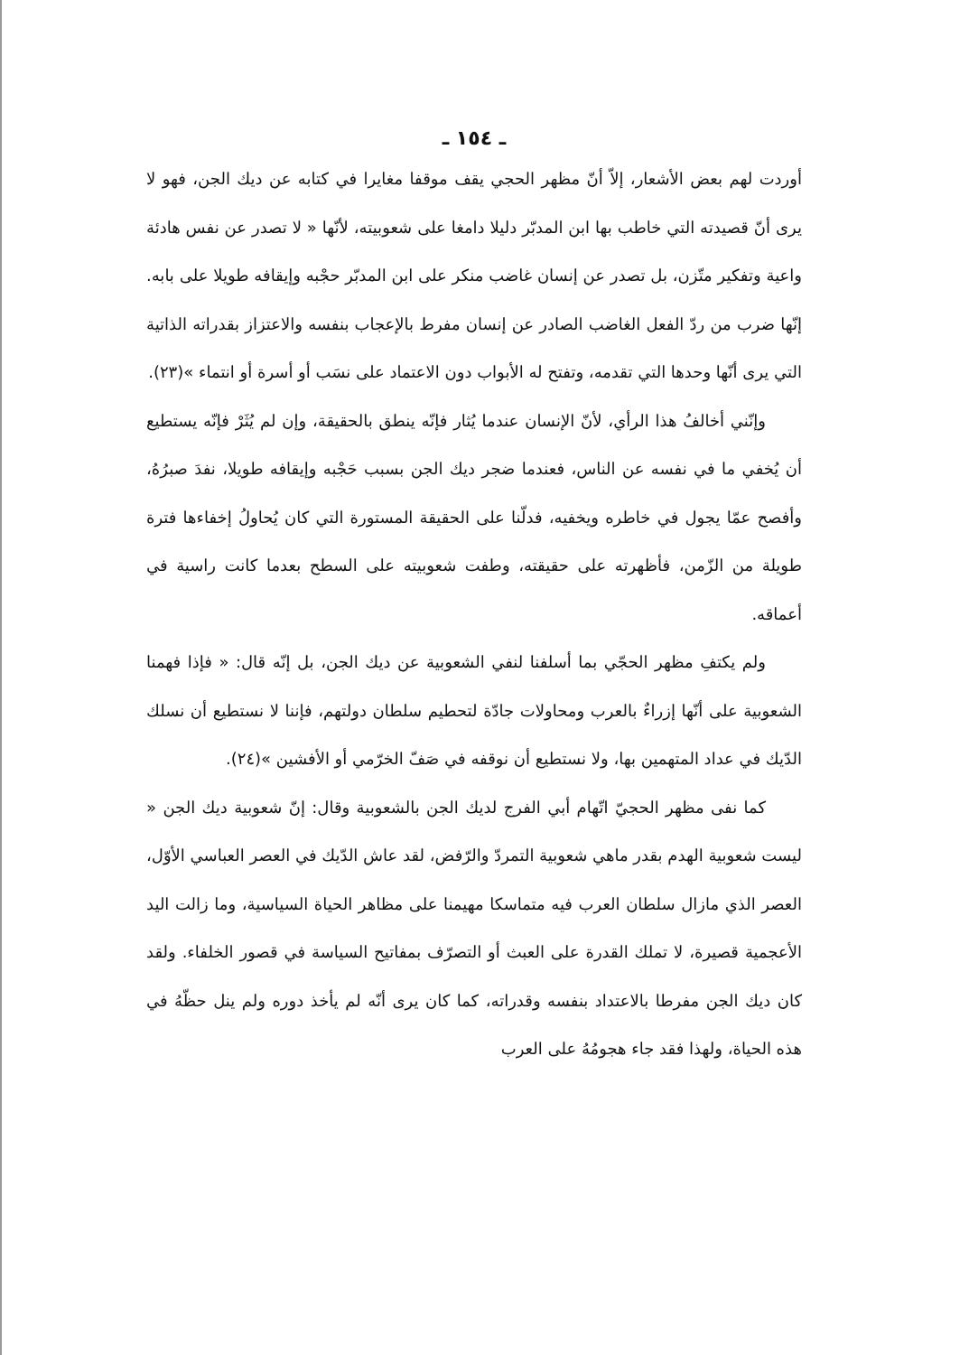ـ ١٥٤ ـ
أوردت لهم بعض الأشعار، إلاّ أنّ مظهر الحجي يقف موقفا مغايرا في كتابه عن ديك الجن، فهو لا يرى أنّ قصيدته التي خاطب بها ابن المدبّر دليلا دامغا على شعوبيته، لأنّها « لا تصدر عن نفس هادئة واعية وتفكير متّزن، بل تصدر عن إنسان غاضب منكر على ابن المدبّر حجْبه وإيقافه طويلا على بابه. إنّها ضرب من ردّ الفعل الغاضب الصادر عن إنسان مفرط بالإعجاب بنفسه والاعتزاز بقدراته الذاتية التي يرى أنّها وحدها التي تقدمه، وتفتح له الأبواب دون الاعتماد على نسَب أو أسرة أو انتماء »(٢٣).
وإنّني أخالفُ هذا الرأي، لأنّ الإنسان عندما يُثار فإنّه ينطق بالحقيقة، وإن لم يُثَرْ فإنّه يستطيع أن يُخفي ما في نفسه عن الناس، فعندما ضجر ديك الجن بسبب حَجْبه وإيقافه طويلا، نفدَ صبرُهُ، وأفصح عمّا يجول في خاطره ويخفيه، فدلّنا على الحقيقة المستورة التي كان يُحاولُ إخفاءها فترة طويلة من الزّمن، فأظهرته على حقيقته، وطفت شعوبيته على السطح بعدما كانت راسية في أعماقه.
ولم يكتفِ مظهر الحجّي بما أسلفنا لنفي الشعوبية عن ديك الجن، بل إنّه قال: « فإذا فهمنا الشعوبية على أنّها إزراءٌ بالعرب ومحاولات جادّة لتحطيم سلطان دولتهم، فإننا لا نستطيع أن نسلك الدّيك في عداد المتهمين بها، ولا نستطيع أن نوقفه في صَفّ الخرّمي أو الأفشين »(٢٤).
كما نفى مظهر الحجيّ اتّهام أبي الفرج لديك الجن بالشعوبية وقال: إنّ شعوبية ديك الجن « ليست شعوبية الهدم بقدر ماهي شعوبية التمردّ والرّفض، لقد عاش الدّيك في العصر العباسي الأوّل، العصر الذي مازال سلطان العرب فيه متماسكا مهيمنا على مظاهر الحياة السياسية، وما زالت اليد الأعجمية قصيرة، لا تملك القدرة على العبث أو التصرّف بمفاتيح السياسة في قصور الخلفاء. ولقد كان ديك الجن مفرطا بالاعتداد بنفسه وقدراته، كما كان يرى أنّه لم يأخذ دوره ولم ينل حظّهُ في هذه الحياة، ولهذا فقد جاء هجومُهُ على العرب